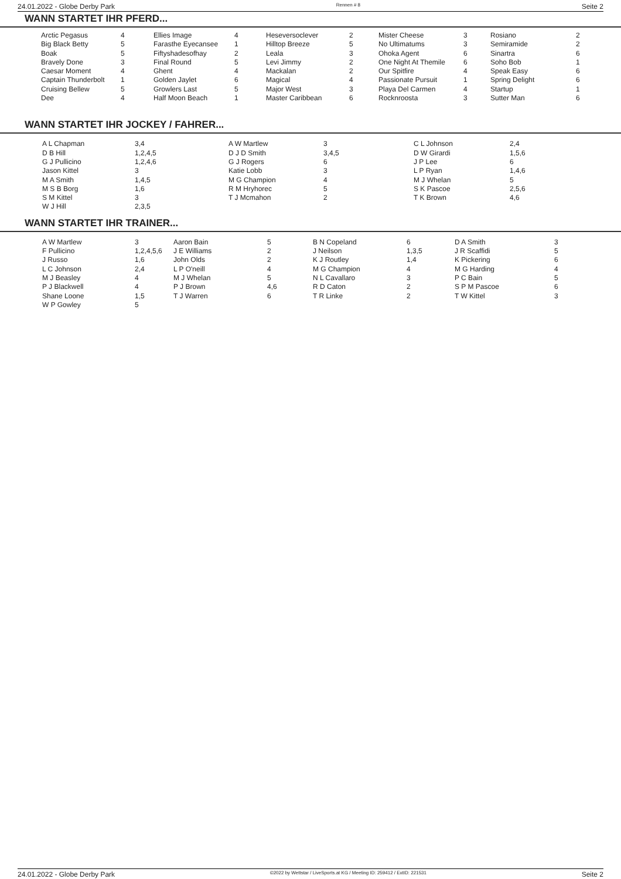24.01.2022 - Globe Derby Park Rennen # 8 Seite 2
WANN STARTET IHR PFERD...
| Arctic Pegasus | 4 | Ellies Image | 4 | Heseversoclever | 2 | Mister Cheese | 3 | Rosiano | 2 |
| Big Black Betty | 5 | Farasthe Eyecansee | 1 | Hilltop Breeze | 5 | No Ultimatums | 3 | Semiramide | 2 |
| Boak | 5 | Fiftyshadesofhay | 2 | Leala | 3 | Ohoka Agent | 6 | Sinartra | 6 |
| Bravely Done | 3 | Final Round | 5 | Levi Jimmy | 2 | One Night At Themile | 6 | Soho Bob | 1 |
| Caesar Moment | 4 | Ghent | 4 | Mackalan | 2 | Our Spitfire | 4 | Speak Easy | 6 |
| Captain Thunderbolt | 1 | Golden Jaylet | 6 | Magical | 4 | Passionate Pursuit | 1 | Spring Delight | 6 |
| Cruising Bellew | 5 | Growlers Last | 5 | Major West | 3 | Playa Del Carmen | 4 | Startup | 1 |
| Dee | 4 | Half Moon Beach | 1 | Master Caribbean | 6 | Rocknroosta | 3 | Sutter Man | 6 |
WANN STARTET IHR JOCKEY / FAHRER...
| A L Chapman | 3,4 | A W Martlew | 3 | C L Johnson | 2,4 |
| D B Hill | 1,2,4,5 | D J D Smith | 3,4,5 | D W Girardi | 1,5,6 |
| G J Pullicino | 1,2,4,6 | G J Rogers | 6 | J P Lee | 6 |
| Jason Kittel | 3 | Katie Lobb | 3 | L P Ryan | 1,4,6 |
| M A Smith | 1,4,5 | M G Champion | 4 | M J Whelan | 5 |
| M S B Borg | 1,6 | R M Hryhorec | 5 | S K Pascoe | 2,5,6 |
| S M Kittel | 3 | T J Mcmahon | 2 | T K Brown | 4,6 |
| W J Hill | 2,3,5 | | | | |
WANN STARTET IHR TRAINER...
| A W Martlew | 3 | Aaron Bain | 5 | B N Copeland | 6 | D A Smith | 3 |
| F Pullicino | 1,2,4,5,6 | J E Williams | 2 | J Neilson | 1,3,5 | J R Scaffidi | 5 |
| J Russo | 1,6 | John Olds | 2 | K J Routley | 1,4 | K Pickering | 6 |
| L C Johnson | 2,4 | L P O'neill | 4 | M G Champion | 4 | M G Harding | 4 |
| M J Beasley | 4 | M J Whelan | 5 | N L Cavallaro | 3 | P C Bain | 5 |
| P J Blackwell | 4 | P J Brown | 4,6 | R D Caton | 2 | S P M Pascoe | 6 |
| Shane Loone | 1,5 | T J Warren | 6 | T R Linke | 2 | T W Kittel | 3 |
| W P Gowley | 5 | | | | | | |
24.01.2022 - Globe Derby Park ©2022 by Wettstar / LiveSports.at KG / Meeting ID: 259412 / ExtID: 221531 Seite 2